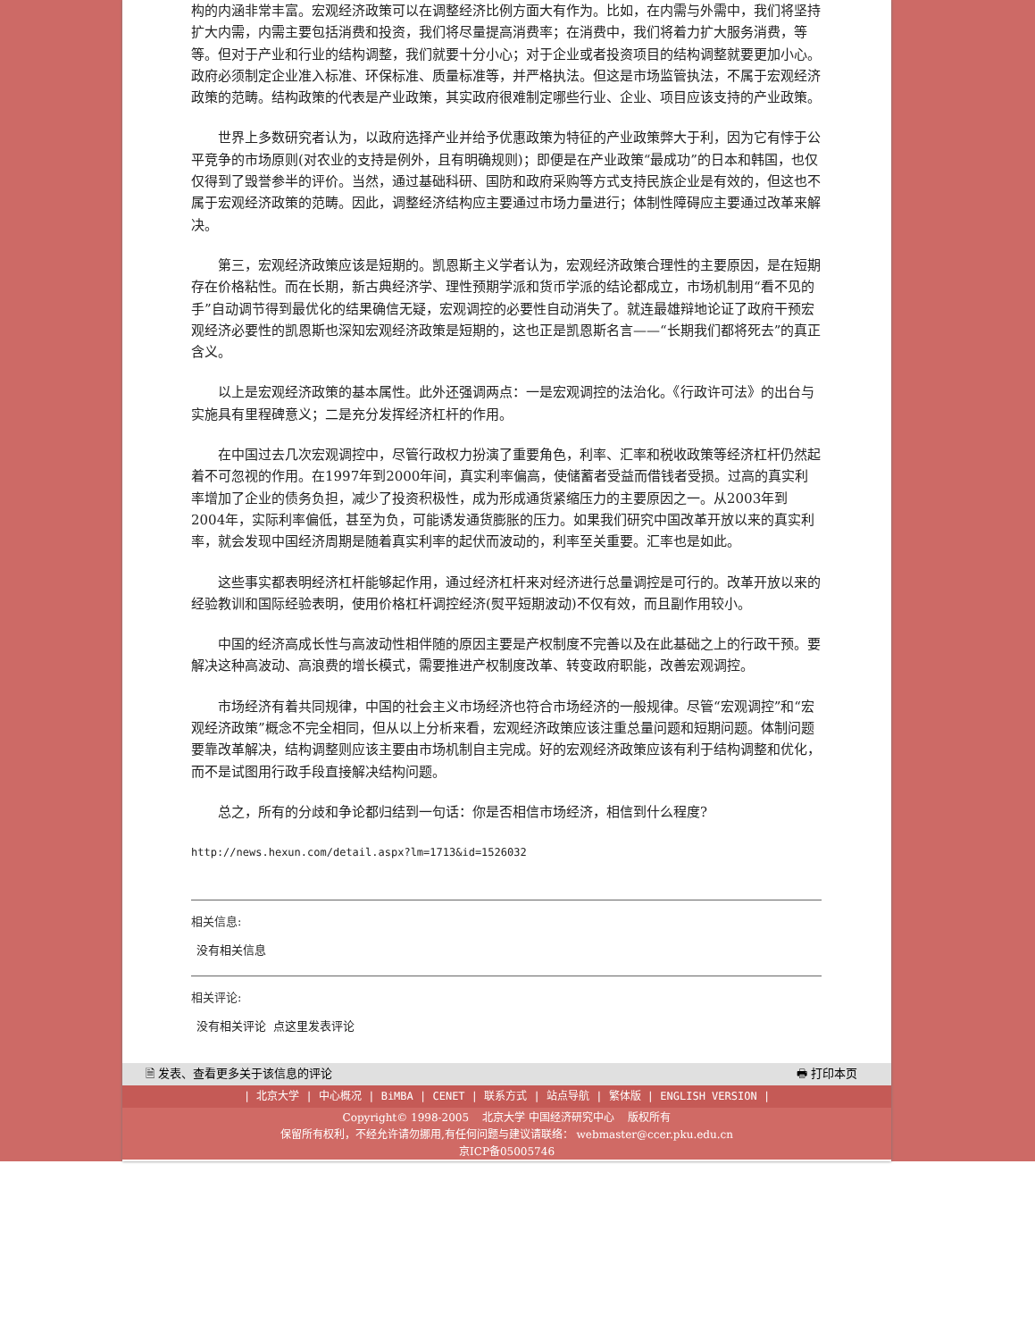构的内涵非常丰富。宏观经济政策可以在调整经济比例方面大有作为。比如，在内需与外需中，我们将坚持扩大内需，内需主要包括消费和投资，我们将尽量提高消费率；在消费中，我们将着力扩大服务消费，等等。但对于产业和行业的结构调整，我们就要十分小心；对于企业或者投资项目的结构调整就要更加小心。政府必须制定企业准入标准、环保标准、质量标准等，并严格执法。但这是市场监管执法，不属于宏观经济政策的范畴。结构政策的代表是产业政策，其实政府很难制定哪些行业、企业、项目应该支持的产业政策。
世界上多数研究者认为，以政府选择产业并给予优惠政策为特征的产业政策弊大于利，因为它有悖于公平竞争的市场原则(对农业的支持是例外，且有明确规则)；即便是在产业政策“最成功”的日本和韩国，也仅仅得到了毁誉参半的评价。当然，通过基础科研、国防和政府采购等方式支持民族企业是有效的，但这也不属于宏观经济政策的范畴。因此，调整经济结构应主要通过市场力量进行；体制性障碍应主要通过改革来解决。
第三，宏观经济政策应该是短期的。凯恩斯主义学者认为，宏观经济政策合理性的主要原因，是在短期存在价格粘性。而在长期，新古典经济学、理性预期学派和货币学派的结论都成立，市场机制用“看不见的手”自动调节得到最优化的结果确信无疑，宏观调控的必要性自动消失了。就连最雄辩地论证了政府干预宏观经济必要性的凯恩斯也深知宏观经济政策是短期的，这也正是凯恩斯名言——“长期我们都将死去”的真正含义。
以上是宏观经济政策的基本属性。此外还强调两点：一是宏观调控的法治化。《行政许可法》的出台与实施具有里程碑意义；二是充分发挥经济杠杆的作用。
在中国过去几次宏观调控中，尽管行政权力扮演了重要角色，利率、汇率和税收政策等经济杠杆仍然起着不可忽视的作用。在1997年到2000年间，真实利率偏高，使储蓄者受益而借钱者受损。过高的真实利率增加了企业的债务负担，减少了投资积极性，成为形成通货紧缩压力的主要原因之一。从2003年到2004年，实际利率偏低，甚至为负，可能诱发通货膨胀的压力。如果我们研究中国改革开放以来的真实利率，就会发现中国经济周期是随着真实利率的起伏而波动的，利率至关重要。汇率也是如此。
这些事实都表明经济杠杆能够起作用，通过经济杠杆来对经济进行总量调控是可行的。改革开放以来的经验教训和国际经验表明，使用价格杠杆调控经济(熨平短期波动)不仅有效，而且副作用较小。
中国的经济高成长性与高波动性相伴随的原因主要是产权制度不完善以及在此基础之上的行政干预。要解决这种高波动、高浪费的增长模式，需要推进产权制度改革、转变政府职能，改善宏观调控。
市场经济有着共同规律，中国的社会主义市场经济也符合市场经济的一般规律。尽管“宏观调控”和“宏观经济政策”概念不完全相同，但从以上分析来看，宏观经济政策应该注重总量问题和短期问题。体制问题要靠改革解决，结构调整则应该主要由市场机制自主完成。好的宏观经济政策应该有利于结构调整和优化，而不是试图用行政手段直接解决结构问题。
总之，所有的分歧和争论都归结到一句话：你是否相信市场经济，相信到什么程度?
http://news.hexun.com/detail.aspx?lm=1713&id=1526032
相关信息:
没有相关信息
相关评论:
没有相关评论 点这里发表评论
🗎 发表、查看更多关于该信息的评论 🖶 打印本页
| 北京大学 | 中心概况 | BiMBA | CENET | 联系方式 | 站点导航 | 繁体版 | ENGLISH VERSION |
Copyright© 1998-2005 北京大学 中国经济研究中心 版权所有
保留所有权利，不经允许请勿挪用,有任何问题与建议请联络： webmaster@ccer.pku.edu.cn
京ICP备05005746